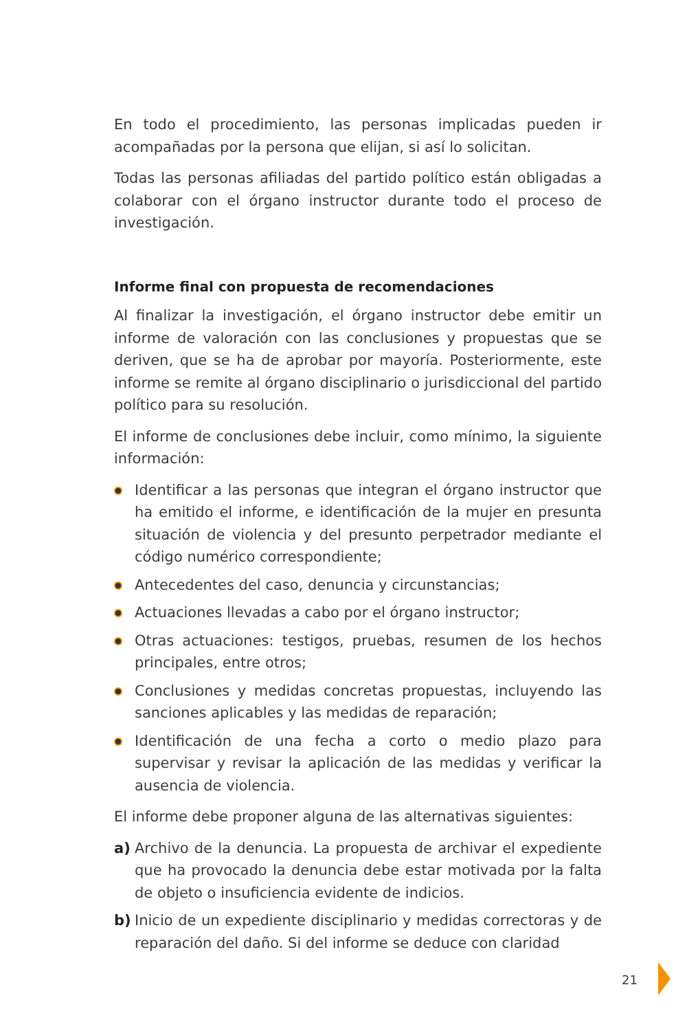En todo el procedimiento, las personas implicadas pueden ir acompañadas por la persona que elijan, si así lo solicitan.
Todas las personas afiliadas del partido político están obligadas a colaborar con el órgano instructor durante todo el proceso de investigación.
Informe final con propuesta de recomendaciones
Al finalizar la investigación, el órgano instructor debe emitir un informe de valoración con las conclusiones y propuestas que se deriven, que se ha de aprobar por mayoría. Posteriormente, este informe se remite al órgano disciplinario o jurisdiccional del partido político para su resolución.
El informe de conclusiones debe incluir, como mínimo, la siguiente información:
Identificar a las personas que integran el órgano instructor que ha emitido el informe, e identificación de la mujer en presunta situación de violencia y del presunto perpetrador mediante el código numérico correspondiente;
Antecedentes del caso, denuncia y circunstancias;
Actuaciones llevadas a cabo por el órgano instructor;
Otras actuaciones: testigos, pruebas, resumen de los hechos principales, entre otros;
Conclusiones y medidas concretas propuestas, incluyendo las sanciones aplicables y las medidas de reparación;
Identificación de una fecha a corto o medio plazo para supervisar y revisar la aplicación de las medidas y verificar la ausencia de violencia.
El informe debe proponer alguna de las alternativas siguientes:
a) Archivo de la denuncia. La propuesta de archivar el expediente que ha provocado la denuncia debe estar motivada por la falta de objeto o insuficiencia evidente de indicios.
b) Inicio de un expediente disciplinario y medidas correctoras y de reparación del daño. Si del informe se deduce con claridad
21